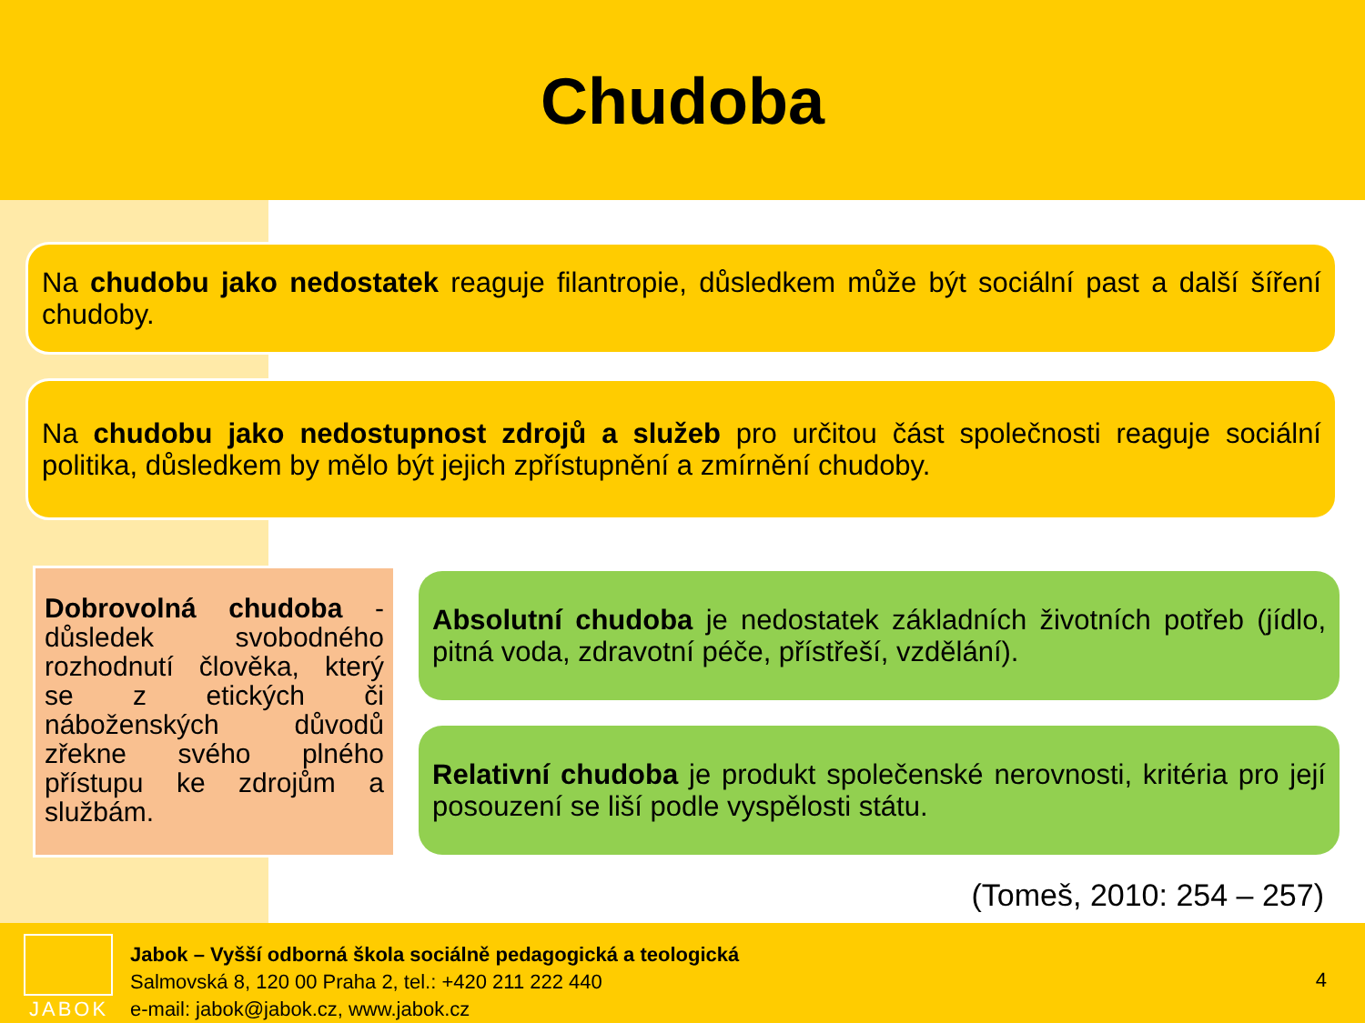Chudoba
Na chudobu jako nedostatek reaguje filantropie, důsledkem může být sociální past a další šíření chudoby.
Na chudobu jako nedostupnost zdrojů a služeb pro určitou část společnosti reaguje sociální politika, důsledkem by mělo být jejich zpřístupnění a zmírnění chudoby.
Dobrovolná chudoba - důsledek svobodného rozhodnutí člověka, který se z etických či náboženských důvodů zřekne svého plného přístupu ke zdrojům a službám.
Absolutní chudoba je nedostatek základních životních potřeb (jídlo, pitná voda, zdravotní péče, přístřeší, vzdělání).
Relativní chudoba je produkt společenské nerovnosti, kritéria pro její posouzení se liší podle vyspělosti státu.
(Tomeš, 2010: 254 – 257)
JABOK
Jabok – Vyšší odborná škola sociálně pedagogická a teologická
Salmovská 8, 120 00 Praha 2, tel.: +420 211 222 440
e-mail: jabok@jabok.cz, www.jabok.cz
4